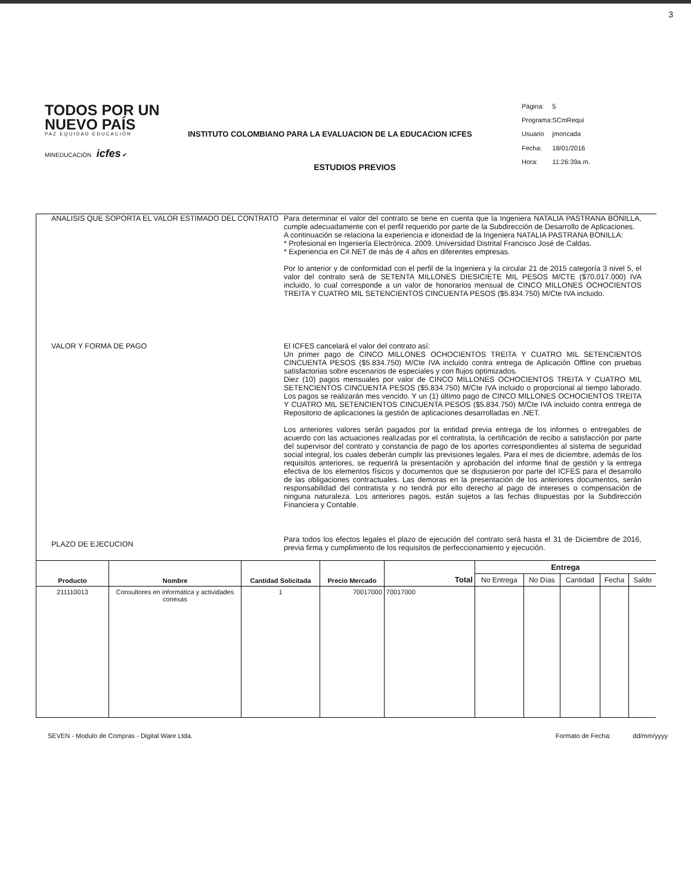3
TODOS POR UN
NUEVO PAÍS
PAZ EQUIDAD EDUCACIÓN
MINEDUCACIÓN icfes ✔
INSTITUTO COLOMBIANO PARA LA EVALUACION DE LA EDUCACION ICFES
ESTUDIOS PREVIOS
| Página: | 5 |
| Programa: | SCmRequi |
| Usuario | jmoncada |
| Fecha: | 18/01/2016 |
| Hora: | 11:26:39a.m. |
ANALISIS QUE SOPORTA EL VALOR ESTIMADO DEL CONTRATO
Para determinar el valor del contrato se tiene en cuenta que la Ingeniera NATALIA PASTRANA BONILLA, cumple adecuadamente con el perfil requerido por parte de la Subdirección de Desarrollo de Aplicaciones.
A continuación se relaciona la experiencia e idoneidad de la Ingeniera NATALIA PASTRANA BONILLA:
* Profesional en Ingeniería Electrónica. 2009. Universidad Distrital Francisco José de Caldas.
* Experiencia en C#.NET de más de 4 años en diferentes empresas.
Por lo anterior y de conformidad con el perfil de la Ingeniera y la circular 21 de 2015 categoría 3 nivel 5, el valor del contrato será de SETENTA MILLONES DIESICIETE MIL PESOS M/CTE ($70.017.000) IVA incluido, lo cual corresponde a un valor de honorarios mensual de CINCO MILLONES OCHOCIENTOS TREITA Y CUATRO MIL SETENCIENTOS CINCUENTA PESOS ($5.834.750) M/Cte IVA incluido.
VALOR Y FORMA DE PAGO
El ICFES cancelará el valor del contrato así:
Un primer pago de CINCO MILLONES OCHOCIENTOS TREITA Y CUATRO MIL SETENCIENTOS CINCUENTA PESOS ($5.834.750) M/Cte IVA incluido contra entrega de Aplicación Offline con pruebas satisfactorias sobre escenarios de especiales y con flujos optimizados.
Diez (10) pagos mensuales por valor de CINCO MILLONES OCHOCIENTOS TREITA Y CUATRO MIL SETENCIENTOS CINCUENTA PESOS ($5.834.750) M/Cte IVA incluido o proporcional al tiempo laborado. Los pagos se realizarán mes vencido. Y un (1) último pago de CINCO MILLONES OCHOCIENTOS TREITA Y CUATRO MIL SETENCIENTOS CINCUENTA PESOS ($5.834.750) M/Cte IVA incluido contra entrega de Repositorio de aplicaciones la gestión de aplicaciones desarrolladas en .NET.
Los anteriores valores serán pagados por la entidad previa entrega de los informes o entregables de acuerdo con las actuaciones realizadas por el contratista, la certificación de recibo a satisfacción por parte del supervisor del contrato y constancia de pago de los aportes correspondientes al sistema de seguridad social integral, los cuales deberán cumplir las previsiones legales. Para el mes de diciembre, además de los requisitos anteriores, se requerirá la presentación y aprobación del informe final de gestión y la entrega efectiva de los elementos físicos y documentos que se dispusieron por parte del ICFES para el desarrollo de las obligaciones contractuales. Las demoras en la presentación de los anteriores documentos, serán responsabilidad del contratista y no tendrá por ello derecho al pago de intereses o compensación de ninguna naturaleza. Los anteriores pagos, están sujetos a las fechas dispuestas por la Subdirección Financiera y Contable.
PLAZO DE EJECUCION
Para todos los efectos legales el plazo de ejecución del contrato será hasta el 31 de Diciembre de 2016, previa firma y cumplimiento de los requisitos de perfeccionamiento y ejecución.
| Producto | Nombre | Cantidad Solicitada | Precio Mercado | Total | Entrega | | | | |
| --- | --- | --- | --- | --- | --- | --- | --- | --- | --- |
| | | | | | No Entrega | No Días | Cantidad | Fecha | Saldo |
| 211110013 | Consultores en informática y actividades conexas | 1 | 70017000 | 70017000 | | | | | |
SEVEN - Modulo de Compras - Digital Ware Ltda. Formato de Fecha: dd/mm/yyyy